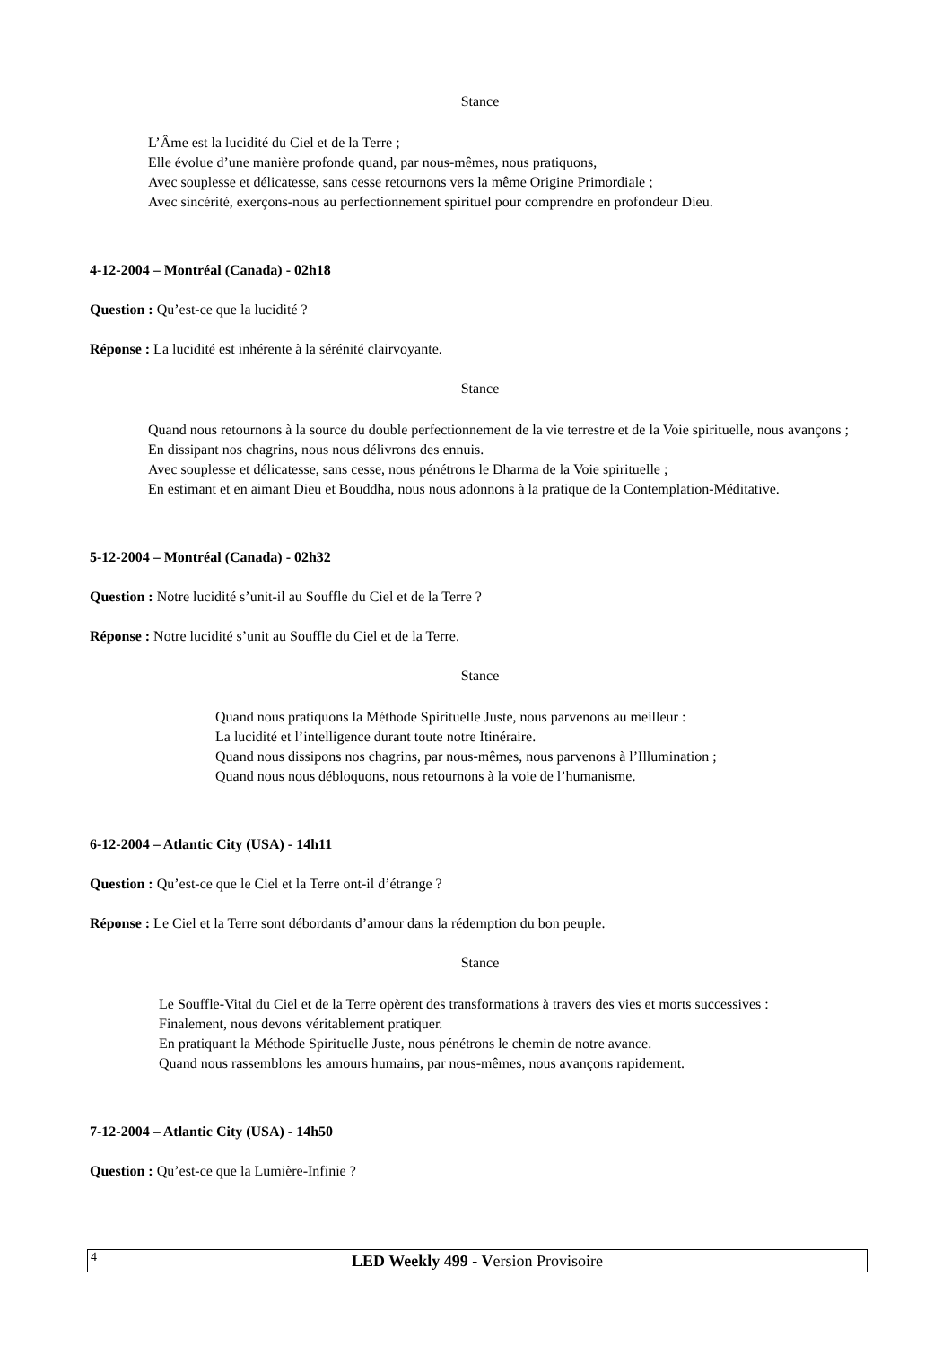Stance
L’Âme est la lucidité du Ciel et de la Terre ;
Elle évolue d’une manière profonde quand, par nous-mêmes, nous pratiquons,
Avec souplesse et délicatesse, sans cesse retournons vers la même Origine Primordiale ;
Avec sincérité, exerçons-nous au perfectionnement spirituel pour comprendre en profondeur Dieu.
4-12-2004 – Montréal (Canada) - 02h18
Question : Qu’est-ce que la lucidité ?
Réponse : La lucidité est inhérente à la sérénité clairvoyante.
Stance
Quand nous retournons à la source du double perfectionnement de la vie terrestre et de la Voie spirituelle, nous avançons ;
En dissipant nos chagrins, nous nous délivrons des ennuis.
Avec souplesse et délicatesse, sans cesse, nous pénétrons le Dharma de la Voie spirituelle ;
En estimant et en aimant Dieu et Bouddha, nous nous adonnons à la pratique de la Contemplation-Méditative.
5-12-2004 – Montréal (Canada) - 02h32
Question : Notre lucidité s’unit-il au Souffle du Ciel et de la Terre ?
Réponse : Notre lucidité s’unit au Souffle du Ciel et de la Terre.
Stance
Quand nous pratiquons la Méthode Spirituelle Juste, nous parvenons au meilleur :
La lucidité et l’intelligence durant toute notre Itinéraire.
Quand nous dissipons nos chagrins, par nous-mêmes, nous parvenons à l’Illumination ;
Quand nous nous débloquons, nous retournons à la voie de l’humanisme.
6-12-2004 – Atlantic City (USA) - 14h11
Question : Qu’est-ce que le Ciel et la Terre ont-il d’étrange ?
Réponse : Le Ciel et la Terre sont débordants d’amour dans la rédemption du bon peuple.
Stance
Le Souffle-Vital du Ciel et de la Terre opèrent des transformations à travers des vies et morts successives :
Finalement, nous devons véritablement pratiquer.
En pratiquant la Méthode Spirituelle Juste, nous pénétrons le chemin de notre avance.
Quand nous rassemblons les amours humains, par nous-mêmes, nous avançons rapidement.
7-12-2004 – Atlantic City (USA) - 14h50
Question : Qu’est-ce que la Lumière-Infinie ?
4
LED Weekly 499 - Version Provisoire